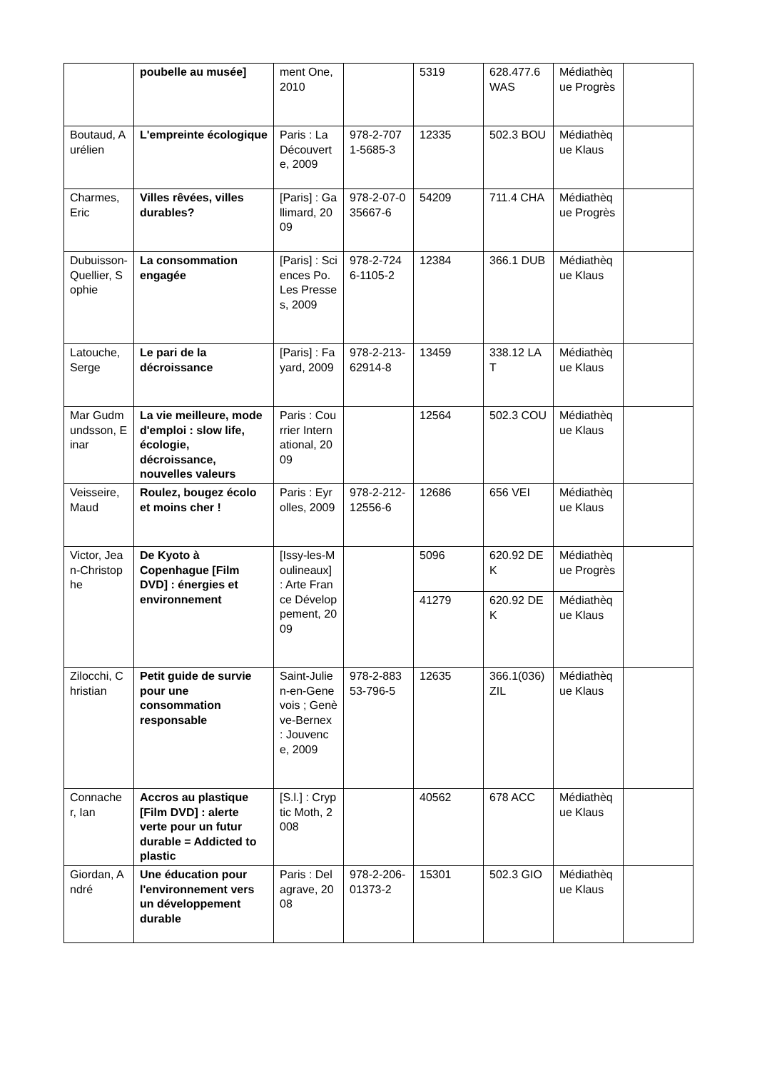| | poubelle au musée] | ment One, 2010 | | 5319 | 628.477.6 WAS | Médiathèque Progrès | |
| Boutaud, Aurélien | L'empreinte écologique | Paris : La Découverte, 2009 | 978-2-7071-5685-3 | 12335 | 502.3 BOU | Médiathèque Klaus | |
| Charmes, Eric | Villes rêvées, villes durables? | [Paris] : Gallimard, 2009 | 978-2-07-035667-6 | 54209 | 711.4 CHA | Médiathèque Progrès | |
| Dubuisson-Quellier, Sophie | La consommation engagée | [Paris] : Sciences Po. Les Presses, 2009 | 978-2-7246-1105-2 | 12384 | 366.1 DUB | Médiathèque Klaus | |
| Latouche, Serge | Le pari de la décroissance | [Paris] : Fayard, 2009 | 978-2-213-62914-8 | 13459 | 338.12 LAT | Médiathèque Klaus | |
| Mar Gudmundsson, Einar | La vie meilleure, mode d'emploi : slow life, écologie, décroissance, nouvelles valeurs | Paris : Courrier International, 2009 | | 12564 | 502.3 COU | Médiathèque Klaus | |
| Veisseire, Maud | Roulez, bougez écolo et moins cher ! | Paris : Eyrolles, 2009 | 978-2-212-12556-6 | 12686 | 656 VEI | Médiathèque Klaus | |
| Victor, Jean-Christophe | De Kyoto à Copenhague [Film DVD] : énergies et environnement | [Issy-les-Moulineaux] : Arte France Développement, 2009 | | 5096 | 620.92 DEK | Médiathèque Progrès | |
| | | | | 41279 | 620.92 DEK | Médiathèque Klaus | |
| Zilocchi, Christian | Petit guide de survie pour une consommation responsable | Saint-Julien-en-Genevois ; Genève-Bernex : Jouvence, 2009 | 978-2-88353-796-5 | 12635 | 366.1(036) ZIL | Médiathèque Klaus | |
| Connacher, Ian | Accros au plastique [Film DVD] : alerte verte pour un futur durable = Addicted to plastic | [S.l.] : Cryptic Moth, 2008 | | 40562 | 678 ACC | Médiathèque Klaus | |
| Giordan, André | Une éducation pour l'environnement vers un développement durable | Paris : Delagrave, 2008 | 978-2-206-01373-2 | 15301 | 502.3 GIO | Médiathèque Klaus | |